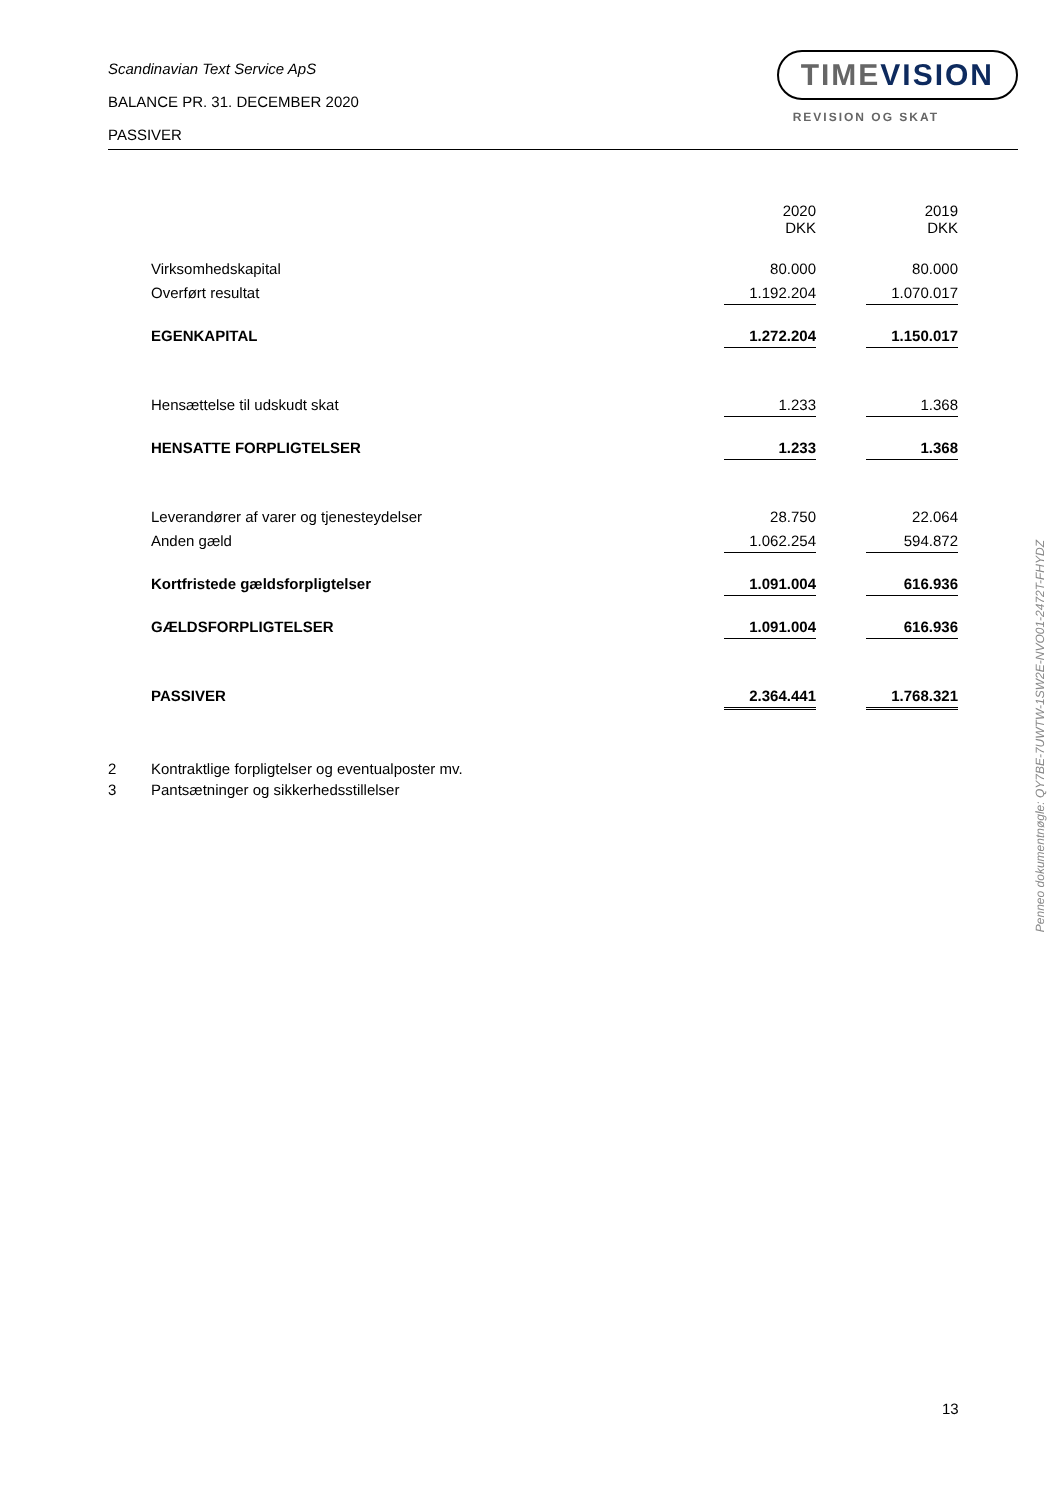Scandinavian Text Service ApS
BALANCE PR. 31. DECEMBER 2020
PASSIVER
TIMEVISION
REVISION OG SKAT
| | 2020 DKK | | 2019 DKK |
| Virksomhedskapital | 80.000 | | 80.000 |
| Overført resultat | 1.192.204 | | 1.070.017 |
| EGENKAPITAL | 1.272.204 | | 1.150.017 |
| Hensættelse til udskudt skat | 1.233 | | 1.368 |
| HENSATTE FORPLIGTELSER | 1.233 | | 1.368 |
| Leverandører af varer og tjenesteydelser | 28.750 | | 22.064 |
| Anden gæld | 1.062.254 | | 594.872 |
| Kortfristede gældsforpligtelser | 1.091.004 | | 616.936 |
| GÆLDSFORPLIGTELSER | 1.091.004 | | 616.936 |
| PASSIVER | 2.364.441 | | 1.768.321 |
2 Kontraktlige forpligtelser og eventualposter mv.
3 Pantsætninger og sikkerhedsstillelser
Penneo dokumentnøgle: QY7BE-7UWTW-1SW2E-NVO01-2472T-FHYDZ
13